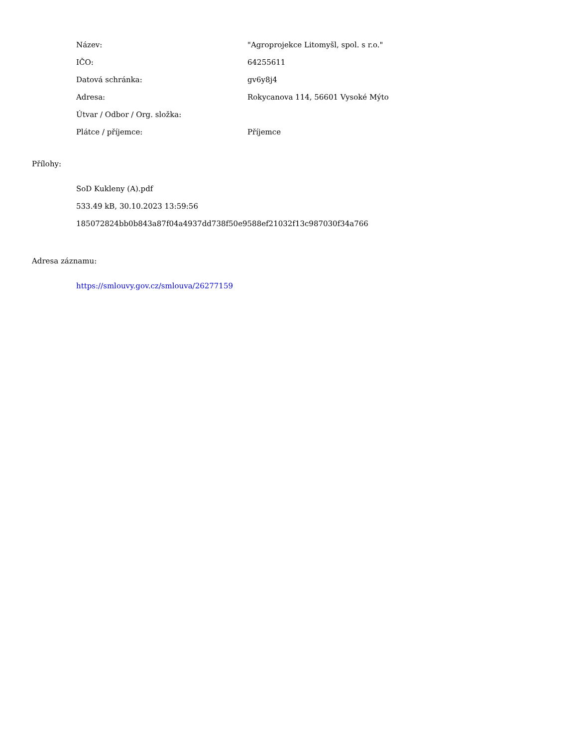| Název: | "Agroprojekce Litomyšl, spol. s r.o." |
| IČO: | 64255611 |
| Datová schránka: | gv6y8j4 |
| Adresa: | Rokycanova 114, 56601 Vysoké Mýto |
| Útvar / Odbor / Org. složka: | |
| Plátce / příjemce: | Příjemce |
Přílohy:
SoD Kukleny (A).pdf
533.49 kB, 30.10.2023 13:59:56
185072824bb0b843a87f04a4937dd738f50e9588ef21032f13c987030f34a766
Adresa záznamu:
https://smlouvy.gov.cz/smlouva/26277159